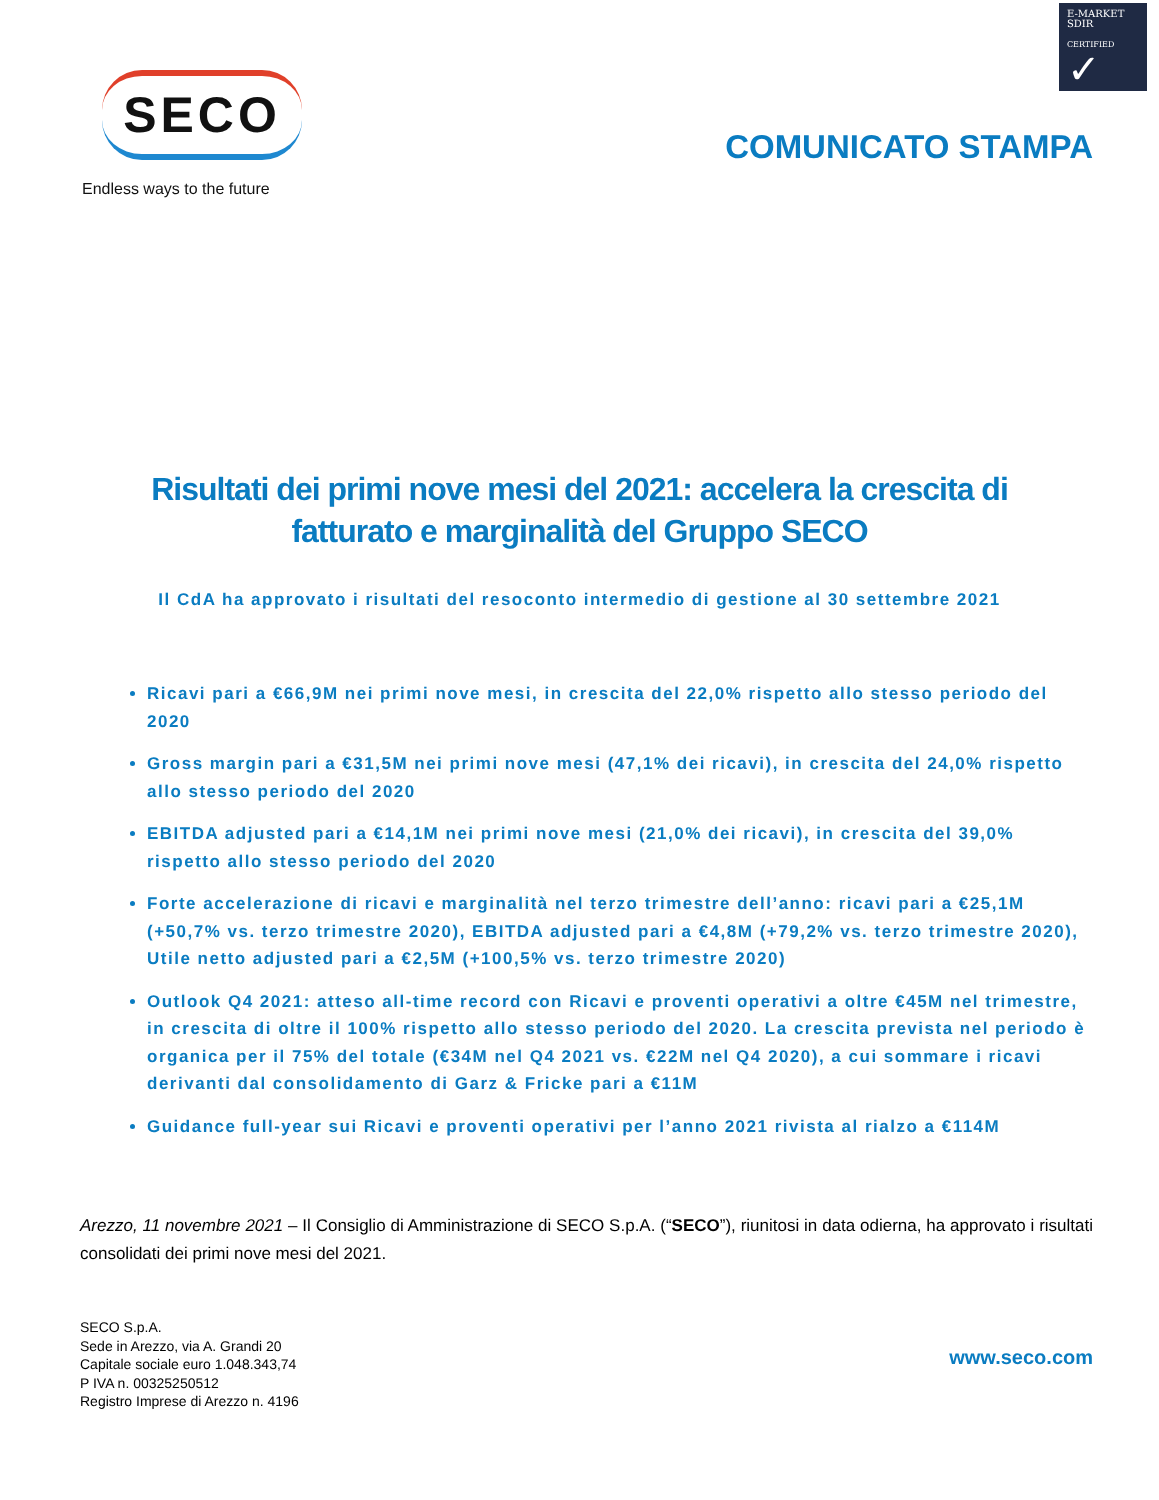E-MARKET
SDIR
CERTIFIED ✓
SECO
Endless ways to the future
COMUNICATO STAMPA
Risultati dei primi nove mesi del 2021: accelera la crescita di fatturato e marginalità del Gruppo SECO
Il CdA ha approvato i risultati del resoconto intermedio di gestione al 30 settembre 2021
Ricavi pari a €66,9M nei primi nove mesi, in crescita del 22,0% rispetto allo stesso periodo del 2020
Gross margin pari a €31,5M nei primi nove mesi (47,1% dei ricavi), in crescita del 24,0% rispetto allo stesso periodo del 2020
EBITDA adjusted pari a €14,1M nei primi nove mesi (21,0% dei ricavi), in crescita del 39,0% rispetto allo stesso periodo del 2020
Forte accelerazione di ricavi e marginalità nel terzo trimestre dell’anno: ricavi pari a €25,1M (+50,7% vs. terzo trimestre 2020), EBITDA adjusted pari a €4,8M (+79,2% vs. terzo trimestre 2020), Utile netto adjusted pari a €2,5M (+100,5% vs. terzo trimestre 2020)
Outlook Q4 2021: atteso all-time record con Ricavi e proventi operativi a oltre €45M nel trimestre, in crescita di oltre il 100% rispetto allo stesso periodo del 2020. La crescita prevista nel periodo è organica per il 75% del totale (€34M nel Q4 2021 vs. €22M nel Q4 2020), a cui sommare i ricavi derivanti dal consolidamento di Garz & Fricke pari a €11M
Guidance full-year sui Ricavi e proventi operativi per l’anno 2021 rivista al rialzo a €114M
Arezzo, 11 novembre 2021 – Il Consiglio di Amministrazione di SECO S.p.A. (“SECO”), riunitosi in data odierna, ha approvato i risultati consolidati dei primi nove mesi del 2021.
SECO S.p.A.
Sede in Arezzo, via A. Grandi 20
Capitale sociale euro 1.048.343,74
P IVA n. 00325250512
Registro Imprese di Arezzo n. 4196
www.seco.com